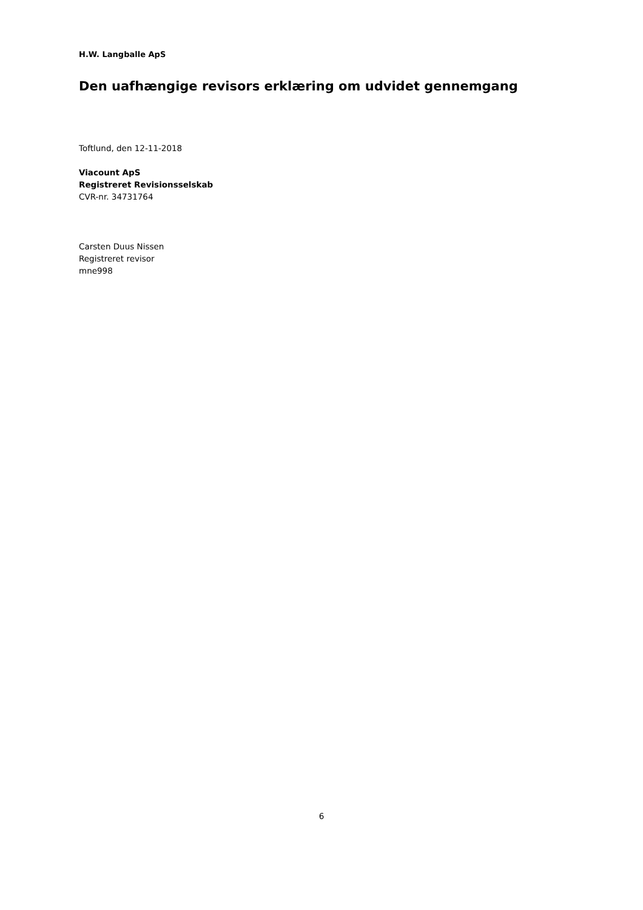H.W. Langballe ApS
Den uafhængige revisors erklæring om udvidet gennemgang
Toftlund, den 12-11-2018
Viacount ApS
Registreret Revisionsselskab
CVR-nr. 34731764
Carsten Duus Nissen
Registreret revisor
mne998
6